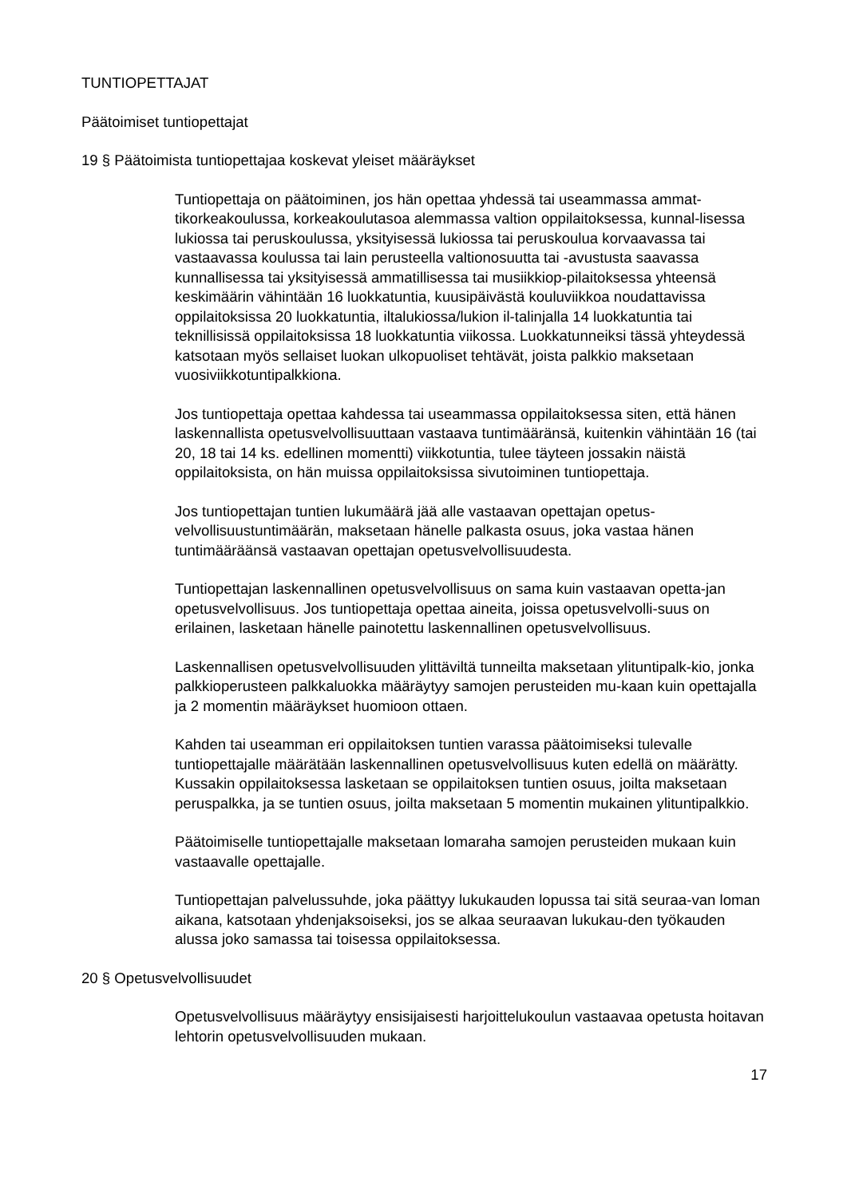TUNTIOPETTAJAT
Päätoimiset tuntiopettajat
19 § Päätoimista tuntiopettajaa koskevat yleiset määräykset
Tuntiopettaja on päätoiminen, jos hän opettaa yhdessä tai useammassa ammat-tikorkeakoulussa, korkeakoulutasoa alemmassa valtion oppilaitoksessa, kunnal-lisessa lukiossa tai peruskoulussa, yksityisessä lukiossa tai peruskoulua korvaavassa tai vastaavassa koulussa tai lain perusteella valtionosuutta tai -avustusta saavassa kunnallisessa tai yksityisessä ammatillisessa tai musiikkiop-pilaitoksessa yhteensä keskimäärin vähintään 16 luokkatuntia, kuusipäivästä kouluviikkoa noudattavissa oppilaitoksissa 20 luokkatuntia, iltalukiossa/lukion il-talinjalla 14 luokkatuntia tai teknillisissä oppilaitoksissa 18 luokkatuntia viikossa. Luokkatunneiksi tässä yhteydessä katsotaan myös sellaiset luokan ulkopuoliset tehtävät, joista palkkio maksetaan vuosiviikkotuntipalkkiona.
Jos tuntiopettaja opettaa kahdessa tai useammassa oppilaitoksessa siten, että hänen laskennallista opetusvelvollisuuttaan vastaava tuntimääränsä, kuitenkin vähintään 16 (tai 20, 18 tai 14 ks. edellinen momentti) viikkotuntia, tulee täyteen jossakin näistä oppilaitoksista, on hän muissa oppilaitoksissa sivutoiminen tuntiopettaja.
Jos tuntiopettajan tuntien lukumäärä jää alle vastaavan opettajan opetus-velvollisuustuntimäärän, maksetaan hänelle palkasta osuus, joka vastaa hänen tuntimääräänsä vastaavan opettajan opetusvelvollisuudesta.
Tuntiopettajan laskennallinen opetusvelvollisuus on sama kuin vastaavan opetta-jan opetusvelvollisuus. Jos tuntiopettaja opettaa aineita, joissa opetusvelvolli-suus on erilainen, lasketaan hänelle painotettu laskennallinen opetusvelvollisuus.
Laskennallisen opetusvelvollisuuden ylittäviltä tunneilta maksetaan ylituntipalk-kio, jonka palkkioperusteen palkkaluokka määräytyy samojen perusteiden mu-kaan kuin opettajalla ja 2 momentin määräykset huomioon ottaen.
Kahden tai useamman eri oppilaitoksen tuntien varassa päätoimiseksi tulevalle tuntiopettajalle määrätään laskennallinen opetusvelvollisuus kuten edellä on määrätty. Kussakin oppilaitoksessa lasketaan se oppilaitoksen tuntien osuus, joilta maksetaan peruspalkka, ja se tuntien osuus, joilta maksetaan 5 momentin mukainen ylituntipalkkio.
Päätoimiselle tuntiopettajalle maksetaan lomaraha samojen perusteiden mukaan kuin vastaavalle opettajalle.
Tuntiopettajan palvelussuhde, joka päättyy lukukauden lopussa tai sitä seuraa-van loman aikana, katsotaan yhdenjaksoiseksi, jos se alkaa seuraavan lukukau-den työkauden alussa joko samassa tai toisessa oppilaitoksessa.
20 § Opetusvelvollisuudet
Opetusvelvollisuus määräytyy ensisijaisesti harjoittelukoulun vastaavaa opetusta hoitavan lehtorin opetusvelvollisuuden mukaan.
17